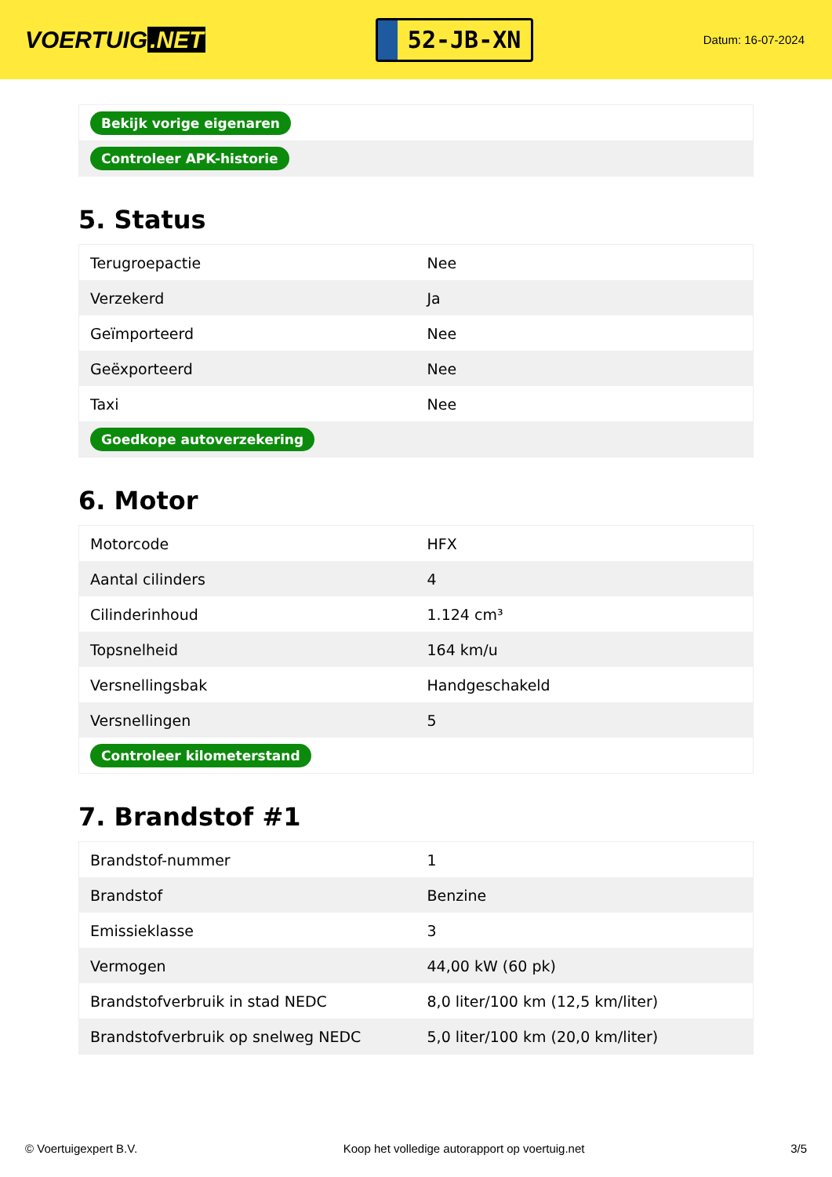VOERTUIG.NET
52-JB-XN
Datum: 16-07-2024
| Bekijk vorige eigenaren |
| Controleer APK-historie |
5. Status
| Terugroepactie | Nee |
| Verzekerd | Ja |
| Geïmporteerd | Nee |
| Geëxporteerd | Nee |
| Taxi | Nee |
| Goedkope autoverzekering | |
6. Motor
| Motorcode | HFX |
| Aantal cilinders | 4 |
| Cilinderinhoud | 1.124 cm³ |
| Topsnelheid | 164 km/u |
| Versnellingsbak | Handgeschakeld |
| Versnellingen | 5 |
| Controleer kilometerstand | |
7. Brandstof #1
| Brandstof-nummer | 1 |
| Brandstof | Benzine |
| Emissieklasse | 3 |
| Vermogen | 44,00 kW (60 pk) |
| Brandstofverbruik in stad NEDC | 8,0 liter/100 km (12,5 km/liter) |
| Brandstofverbruik op snelweg NEDC | 5,0 liter/100 km (20,0 km/liter) |
© Voertuigexpert B.V. Koop het volledige autorapport op voertuig.net 3/5